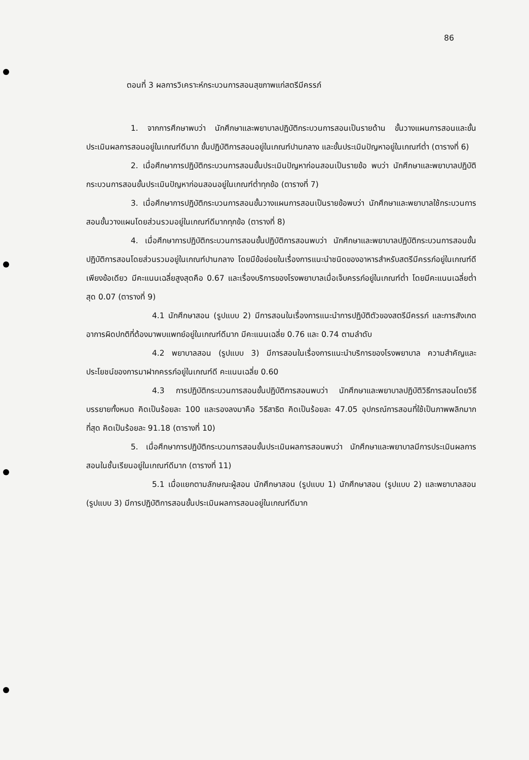86
ตอนที่ 3 ผลการวิเคราะห์กระบวนการสอนสุขภาพแก่สตรีมีครรภ์
1. จากการศึกษาพบว่า นักศึกษาและพยาบาลปฏิบัติกระบวนการสอนเป็นรายด้าน ขั้นวางแผนการสอนและขั้นประเมินผลการสอนอยู่ในเกณฑ์ดีมาก ขั้นปฏิบัติการสอนอยู่ในเกณฑ์ปานกลาง และขั้นประเมินปัญหาอยู่ในเกณฑ์ต่ำ (ตารางที่ 6)
2. เมื่อศึกษาการปฏิบัติกระบวนการสอนขั้นประเมินปัญหาก่อนสอนเป็นรายข้อ พบว่า นักศึกษาและพยาบาลปฏิบัติกระบวนการสอนขั้นประเมินปัญหาก่อนสอนอยู่ในเกณฑ์ต่ำทุกข้อ (ตารางที่ 7)
3. เมื่อศึกษาการปฏิบัติกระบวนการสอนขั้นวางแผนการสอนเป็นรายข้อพบว่า นักศึกษาและพยาบาลใช้กระบวนการสอนขั้นวางแผนโดยส่วนรวมอยู่ในเกณฑ์ดีมากทุกข้อ (ตารางที่ 8)
4. เมื่อศึกษาการปฏิบัติกระบวนการสอนขั้นปฏิบัติการสอนพบว่า นักศึกษาและพยาบาลปฏิบัติกระบวนการสอนขั้นปฏิบัติการสอนโดยส่วนรวมอยู่ในเกณฑ์ปานกลาง โดยมีข้อย่อยในเรื่องการแนะนำชนิดของอาหารสำหรับสตรีมีครรภ์อยู่ในเกณฑ์ดีเพียงข้อเดียว มีคะแนนเฉลี่ยสูงสุดคือ 0.67 และเรื่องบริการของโรงพยาบาลเมื่อเจ็บครรภ์อยู่ในเกณฑ์ต่ำ โดยมีคะแนนเฉลี่ยต่ำสุด 0.07 (ตารางที่ 9)
4.1 นักศึกษาสอน (รูปแบบ 2) มีการสอนในเรื่องการแนะนำการปฏิบัติตัวของสตรีมีครรภ์ และการสังเกตอาการผิดปกติที่ต้องมาพบแพทย์อยู่ในเกณฑ์ดีมาก มีคะแนนเฉลี่ย 0.76 และ 0.74 ตามลำดับ
4.2 พยาบาลสอน (รูปแบบ 3) มีการสอนในเรื่องการแนะนำบริการของโรงพยาบาล ความสำคัญและประโยชน์ของการมาฝากครรภ์อยู่ในเกณฑ์ดี คะแนนเฉลี่ย 0.60
4.3 การปฏิบัติกระบวนการสอนขั้นปฏิบัติการสอนพบว่า นักศึกษาและพยาบาลปฏิบัติวิธีการสอนโดยวิธีบรรยายทั้งหมด คิดเป็นร้อยละ 100 และรองลงมาคือ วิธีสาธิต คิดเป็นร้อยละ 47.05 อุปกรณ์การสอนที่ใช้เป็นภาพพลิกมากที่สุด คิดเป็นร้อยละ 91.18 (ตารางที่ 10)
5. เมื่อศึกษาการปฏิบัติกระบวนการสอนขั้นประเมินผลการสอนพบว่า นักศึกษาและพยาบาลมีการประเมินผลการสอนในชั้นเรียนอยู่ในเกณฑ์ดีมาก (ตารางที่ 11)
5.1 เมื่อแยกตามลักษณะผู้สอน นักศึกษาสอน (รูปแบบ 1) นักศึกษาสอน (รูปแบบ 2) และพยาบาลสอน (รูปแบบ 3) มีการปฏิบัติการสอนขั้นประเมินผลการสอนอยู่ในเกณฑ์ดีมาก